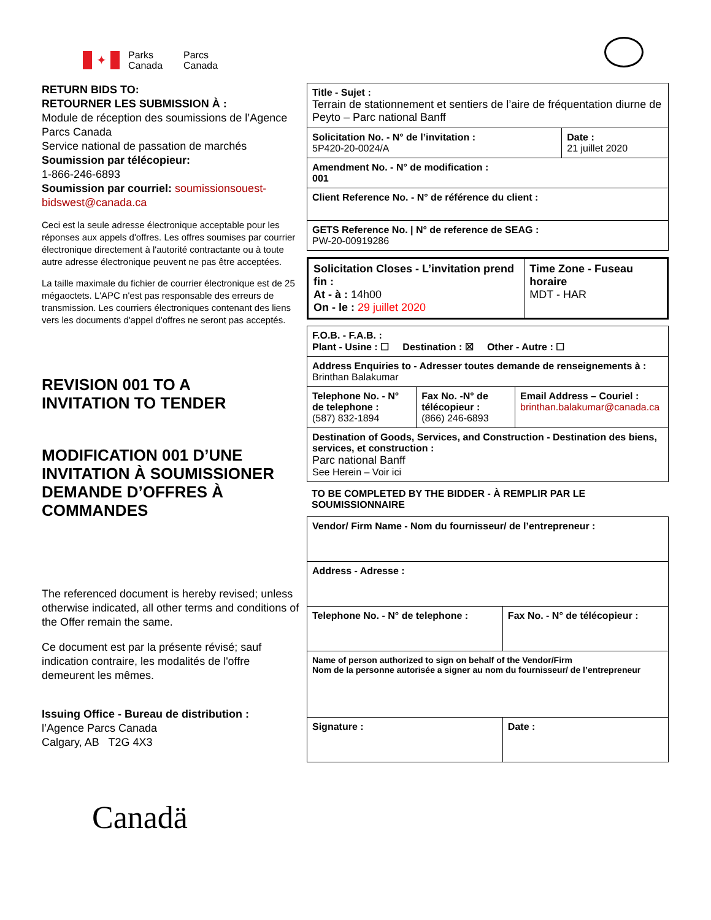✦
Parks
Canada
Parcs
Canada
RETURN BIDS TO:
RETOURNER LES SUBMISSION À :
Module de réception des soumissions de l’Agence Parcs Canada
Service national de passation de marchés
Soumission par télécopieur:
1-866-246-6893
Soumission par courriel: soumissionsouest-bidswest@canada.ca
Ceci est la seule adresse électronique acceptable pour les réponses aux appels d'offres. Les offres soumises par courrier électronique directement à l'autorité contractante ou à toute autre adresse électronique peuvent ne pas être acceptées.
La taille maximale du fichier de courrier électronique est de 25 mégaoctets. L'APC n'est pas responsable des erreurs de transmission. Les courriers électroniques contenant des liens vers les documents d'appel d'offres ne seront pas acceptés.
REVISION 001 TO A
INVITATION TO TENDER
MODIFICATION 001 D’UNE INVITATION À SOUMISSIONER DEMANDE D’OFFRES À COMMANDES
The referenced document is hereby revised; unless otherwise indicated, all other terms and conditions of the Offer remain the same.
Ce document est par la présente révisé; sauf indication contraire, les modalités de l'offre demeurent les mêmes.
Issuing Office - Bureau de distribution :
l’Agence Parcs Canada
Calgary, AB T2G 4X3
| Title - Sujet : Terrain de stationnement et sentiers de l’aire de fréquentation diurne de Peyto – Parc national Banff | |
| Solicitation No. - N° de l’invitation : 5P420-20-0024/A | Date : 21 juillet 2020 |
| Amendment No. - N° de modification : 001 | |
| Client Reference No. - N° de référence du client : | |
| GETS Reference No. / N° de reference de SEAG : PW-20-00919286 | |
| Solicitation Closes - L’invitation prend fin : At - à : 14h00 On - le : 29 juillet 2020 | Time Zone - Fuseau horaire MDT - HAR |
| F.O.B. - F.A.B. : Plant - Usine : ☐ Destination : ☒ Other - Autre : ☐ | | |
| Address Enquiries to - Adresser toutes demande de renseignements à : Brinthan Balakumar | | |
| Telephone No. - N° de telephone : (587) 832-1894 | Fax No. -N° de télécopieur : (866) 246-6893 | Email Address – Couriel : brinthan.balakumar@canada.ca |
| Destination of Goods, Services, and Construction - Destination des biens, services, et construction : Parc national Banff See Herein – Voir ici | | |
TO BE COMPLETED BY THE BIDDER - À REMPLIR PAR LE SOUMISSIONNAIRE
| Vendor/ Firm Name - Nom du fournisseur/ de l’entrepreneur : | |
| Address - Adresse : | |
| Telephone No. - N° de telephone : | Fax No. - N° de télécopieur : |
| Name of person authorized to sign on behalf of the Vendor/Firm Nom de la personne autorisée a signer au nom du fournisseur/ de l’entrepreneur | |
| Signature : | Date : |
Canadä